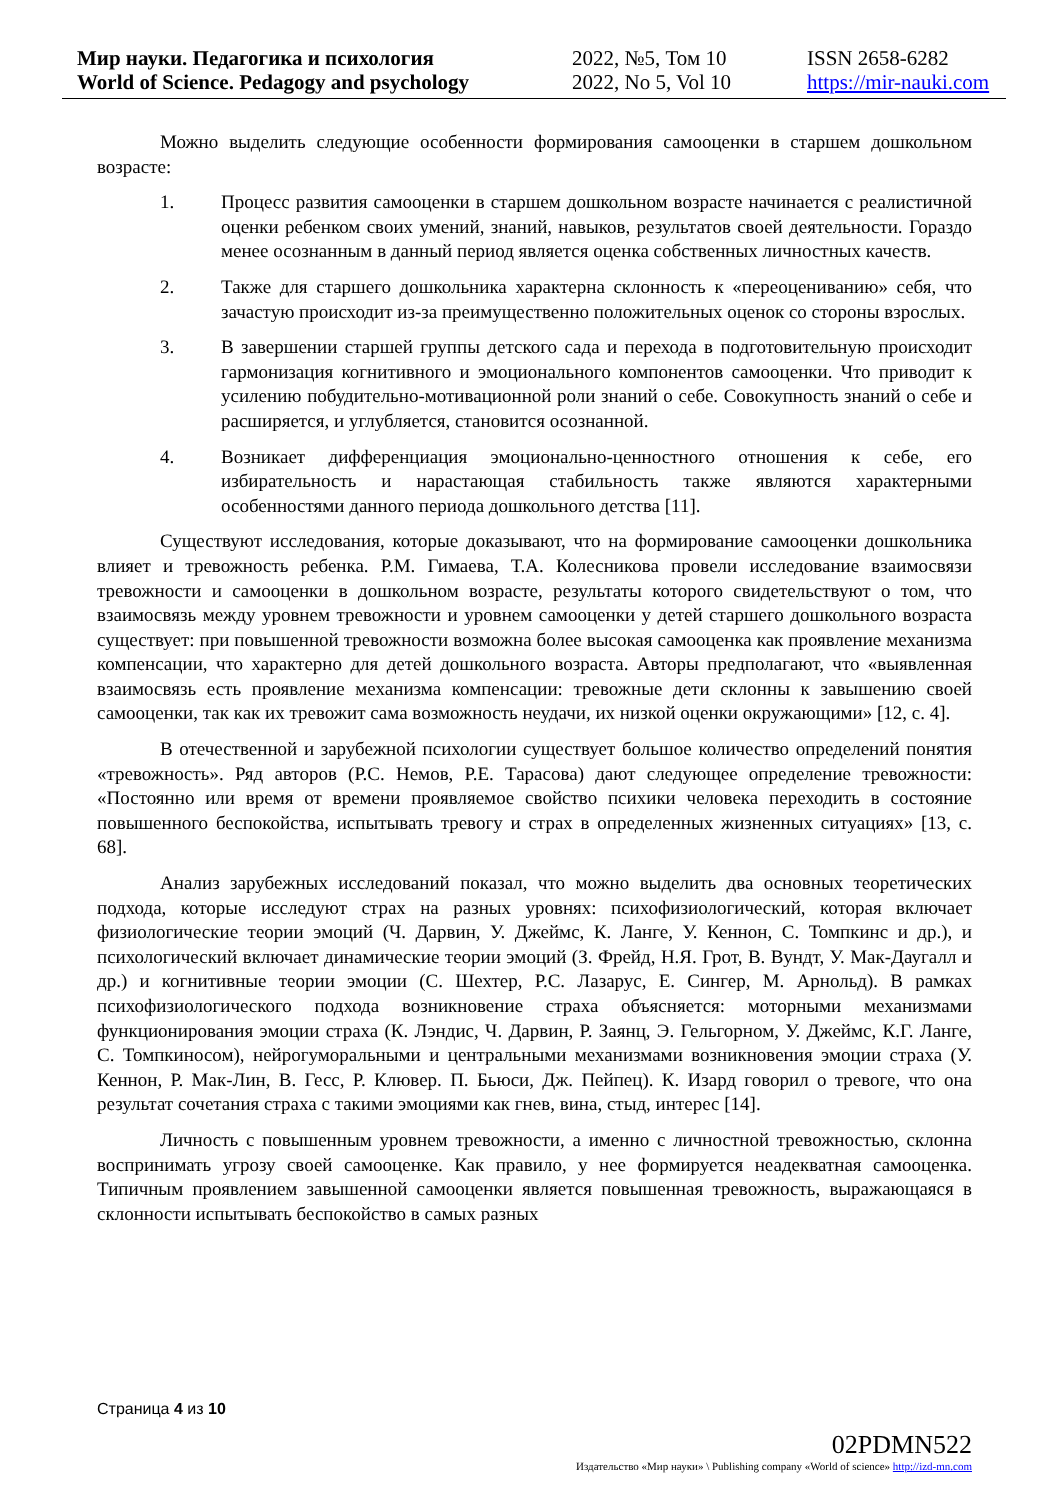| Мир науки. Педагогика и психология World of Science. Pedagogy and psychology | 2022, №5, Том 10 2022, No 5, Vol 10 | ISSN 2658-6282 https://mir-nauki.com |
Можно выделить следующие особенности формирования самооценки в старшем дошкольном возрасте:
1. Процесс развития самооценки в старшем дошкольном возрасте начинается с реалистичной оценки ребенком своих умений, знаний, навыков, результатов своей деятельности. Гораздо менее осознанным в данный период является оценка собственных личностных качеств.
2. Также для старшего дошкольника характерна склонность к «переоцениванию» себя, что зачастую происходит из-за преимущественно положительных оценок со стороны взрослых.
3. В завершении старшей группы детского сада и перехода в подготовительную происходит гармонизация когнитивного и эмоционального компонентов самооценки. Что приводит к усилению побудительно-мотивационной роли знаний о себе. Совокупность знаний о себе и расширяется, и углубляется, становится осознанной.
4. Возникает дифференциация эмоционально-ценностного отношения к себе, его избирательность и нарастающая стабильность также являются характерными особенностями данного периода дошкольного детства [11].
Существуют исследования, которые доказывают, что на формирование самооценки дошкольника влияет и тревожность ребенка. Р.М. Гимаева, Т.А. Колесникова провели исследование взаимосвязи тревожности и самооценки в дошкольном возрасте, результаты которого свидетельствуют о том, что взаимосвязь между уровнем тревожности и уровнем самооценки у детей старшего дошкольного возраста существует: при повышенной тревожности возможна более высокая самооценка как проявление механизма компенсации, что характерно для детей дошкольного возраста. Авторы предполагают, что «выявленная взаимосвязь есть проявление механизма компенсации: тревожные дети склонны к завышению своей самооценки, так как их тревожит сама возможность неудачи, их низкой оценки окружающими» [12, с. 4].
В отечественной и зарубежной психологии существует большое количество определений понятия «тревожность». Ряд авторов (Р.С. Немов, Р.Е. Тарасова) дают следующее определение тревожности: «Постоянно или время от времени проявляемое свойство психики человека переходить в состояние повышенного беспокойства, испытывать тревогу и страх в определенных жизненных ситуациях» [13, с. 68].
Анализ зарубежных исследований показал, что можно выделить два основных теоретических подхода, которые исследуют страх на разных уровнях: психофизиологический, которая включает физиологические теории эмоций (Ч. Дарвин, У. Джеймс, К. Ланге, У. Кеннон, С. Томпкинс и др.), и психологический включает динамические теории эмоций (З. Фрейд, Н.Я. Грот, В. Вундт, У. Мак-Даугалл и др.) и когнитивные теории эмоции (С. Шехтер, Р.С. Лазарус, Е. Сингер, М. Арнольд). В рамках психофизиологического подхода возникновение страха объясняется: моторными механизмами функционирования эмоции страха (К. Лэндис, Ч. Дарвин, Р. Заянц, Э. Гельгорном, У. Джеймс, К.Г. Ланге, С. Томпкиносом), нейрогуморальными и центральными механизмами возникновения эмоции страха (У. Кеннон, Р. Мак-Лин, В. Гесс, Р. Клювер. П. Бьюси, Дж. Пейпец). К. Изард говорил о тревоге, что она результат сочетания страха с такими эмоциями как гнев, вина, стыд, интерес [14].
Личность с повышенным уровнем тревожности, а именно с личностной тревожностью, склонна воспринимать угрозу своей самооценке. Как правило, у нее формируется неадекватная самооценка. Типичным проявлением завышенной самооценки является повышенная тревожность, выражающаяся в склонности испытывать беспокойство в самых разных
Страница 4 из 10
02PDMN522
Издательство «Мир науки» \ Publishing company «World of science» http://izd-mn.com